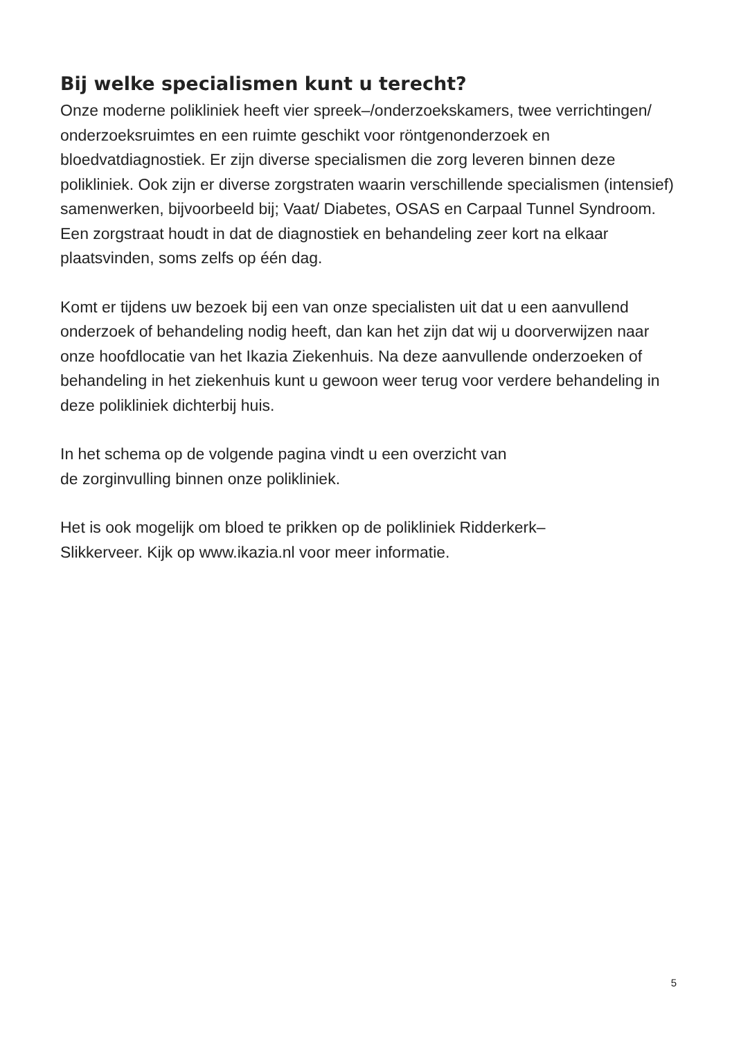Bij welke specialismen kunt u terecht?
Onze moderne polikliniek heeft vier spreek–/onderzoekskamers, twee verrichtingen/ onderzoeksruimtes en een ruimte geschikt voor röntgenonderzoek en bloedvatdiagnostiek. Er zijn diverse specialismen die zorg leveren binnen deze polikliniek. Ook zijn er diverse zorgstraten waarin verschillende specialismen (intensief) samenwerken, bijvoorbeeld bij; Vaat/ Diabetes, OSAS en Carpaal Tunnel Syndroom. Een zorgstraat houdt in dat de diagnostiek en behandeling zeer kort na elkaar plaatsvinden, soms zelfs op één dag.
Komt er tijdens uw bezoek bij een van onze specialisten uit dat u een aanvullend onderzoek of behandeling nodig heeft, dan kan het zijn dat wij u doorverwijzen naar onze hoofdlocatie van het Ikazia Ziekenhuis. Na deze aanvullende onderzoeken of behandeling in het ziekenhuis kunt u gewoon weer terug voor verdere behandeling in deze polikliniek dichterbij huis.
In het schema op de volgende pagina vindt u een overzicht van
de zorginvulling binnen onze polikliniek.
Het is ook mogelijk om bloed te prikken op de polikliniek Ridderkerk–
Slikkerveer. Kijk op www.ikazia.nl voor meer informatie.
5